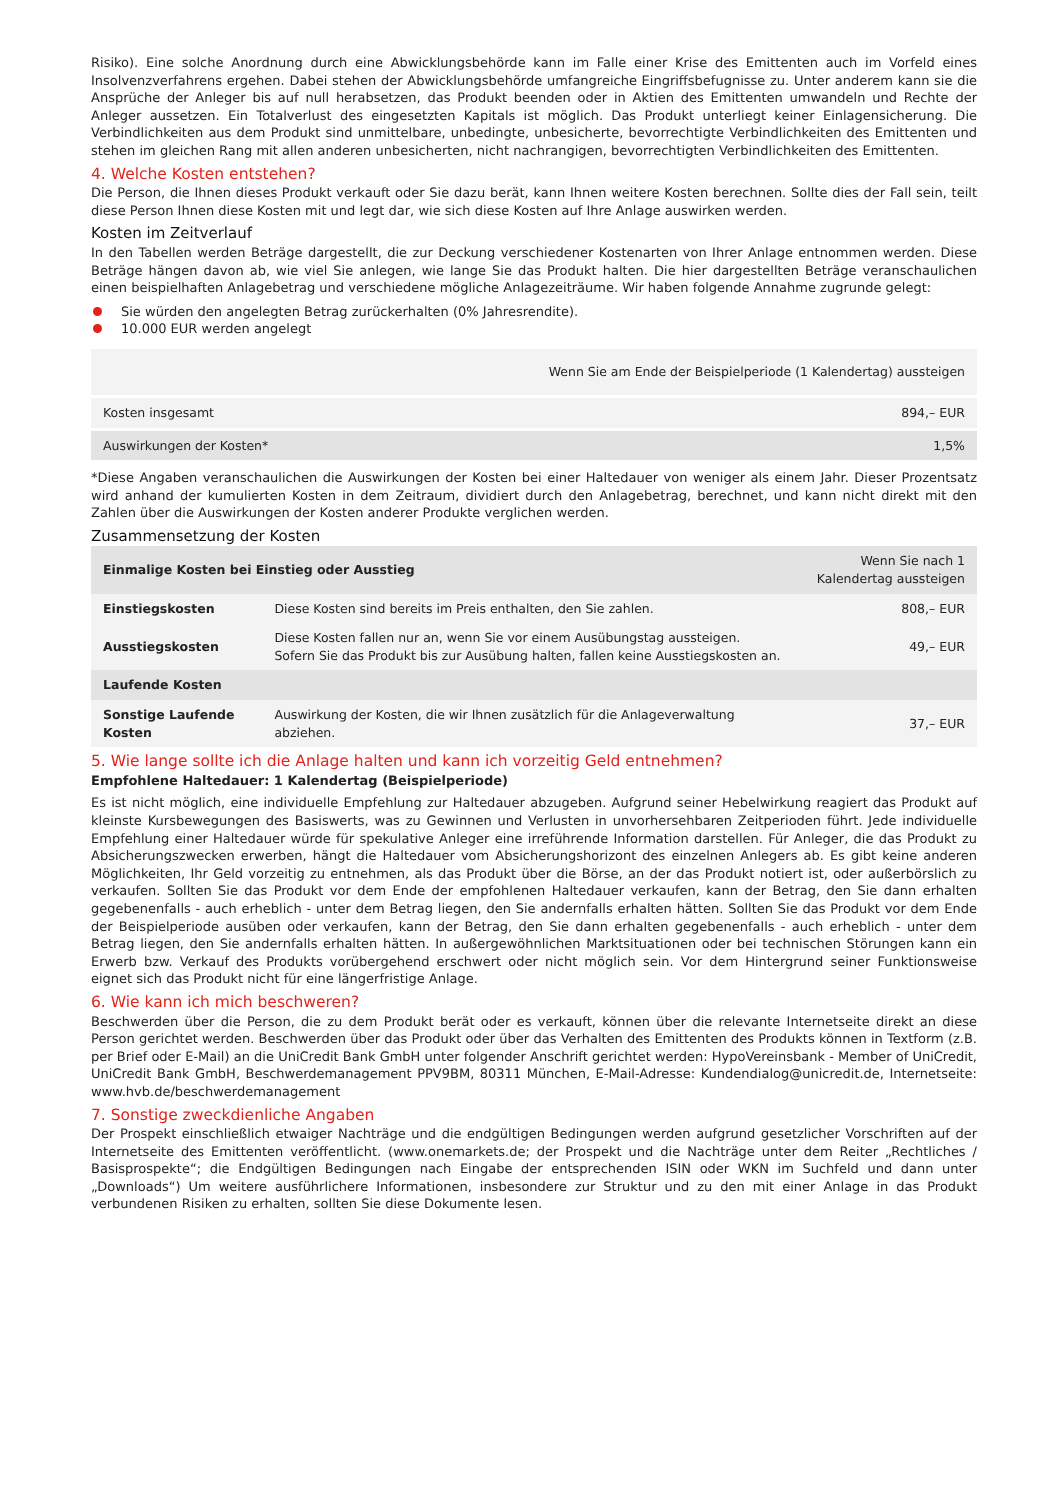Risiko). Eine solche Anordnung durch eine Abwicklungsbehörde kann im Falle einer Krise des Emittenten auch im Vorfeld eines Insolvenzverfahrens ergehen. Dabei stehen der Abwicklungsbehörde umfangreiche Eingriffsbefugnisse zu. Unter anderem kann sie die Ansprüche der Anleger bis auf null herabsetzen, das Produkt beenden oder in Aktien des Emittenten umwandeln und Rechte der Anleger aussetzen. Ein Totalverlust des eingesetzten Kapitals ist möglich. Das Produkt unterliegt keiner Einlagensicherung. Die Verbindlichkeiten aus dem Produkt sind unmittelbare, unbedingte, unbesicherte, bevorrechtigte Verbindlichkeiten des Emittenten und stehen im gleichen Rang mit allen anderen unbesicherten, nicht nachrangigen, bevorrechtigten Verbindlichkeiten des Emittenten.
4. Welche Kosten entstehen?
Die Person, die Ihnen dieses Produkt verkauft oder Sie dazu berät, kann Ihnen weitere Kosten berechnen. Sollte dies der Fall sein, teilt diese Person Ihnen diese Kosten mit und legt dar, wie sich diese Kosten auf Ihre Anlage auswirken werden.
Kosten im Zeitverlauf
In den Tabellen werden Beträge dargestellt, die zur Deckung verschiedener Kostenarten von Ihrer Anlage entnommen werden. Diese Beträge hängen davon ab, wie viel Sie anlegen, wie lange Sie das Produkt halten. Die hier dargestellten Beträge veranschaulichen einen beispielhaften Anlagebetrag und verschiedene mögliche Anlagezeiträume. Wir haben folgende Annahme zugrunde gelegt:
Sie würden den angelegten Betrag zurückerhalten (0% Jahresrendite).
10.000 EUR werden angelegt
| | Wenn Sie am Ende der Beispielperiode (1 Kalendertag) aussteigen |
| --- | --- |
| Kosten insgesamt | 894,– EUR |
| Auswirkungen der Kosten* | 1,5% |
*Diese Angaben veranschaulichen die Auswirkungen der Kosten bei einer Haltedauer von weniger als einem Jahr. Dieser Prozentsatz wird anhand der kumulierten Kosten in dem Zeitraum, dividiert durch den Anlagebetrag, berechnet, und kann nicht direkt mit den Zahlen über die Auswirkungen der Kosten anderer Produkte verglichen werden.
Zusammensetzung der Kosten
| Einmalige Kosten bei Einstieg oder Ausstieg | | Wenn Sie nach 1 Kalendertag aussteigen |
| --- | --- | --- |
| Einstiegskosten | Diese Kosten sind bereits im Preis enthalten, den Sie zahlen. | 808,– EUR |
| Ausstiegskosten | Diese Kosten fallen nur an, wenn Sie vor einem Ausübungstag aussteigen. Sofern Sie das Produkt bis zur Ausübung halten, fallen keine Ausstiegskosten an. | 49,– EUR |
| Laufende Kosten | | |
| Sonstige Laufende Kosten | Auswirkung der Kosten, die wir Ihnen zusätzlich für die Anlageverwaltung abziehen. | 37,– EUR |
5. Wie lange sollte ich die Anlage halten und kann ich vorzeitig Geld entnehmen?
Empfohlene Haltedauer: 1 Kalendertag (Beispielperiode)
Es ist nicht möglich, eine individuelle Empfehlung zur Haltedauer abzugeben. Aufgrund seiner Hebelwirkung reagiert das Produkt auf kleinste Kursbewegungen des Basiswerts, was zu Gewinnen und Verlusten in unvorhersehbaren Zeitperioden führt. Jede individuelle Empfehlung einer Haltedauer würde für spekulative Anleger eine irreführende Information darstellen. Für Anleger, die das Produkt zu Absicherungszwecken erwerben, hängt die Haltedauer vom Absicherungshorizont des einzelnen Anlegers ab. Es gibt keine anderen Möglichkeiten, Ihr Geld vorzeitig zu entnehmen, als das Produkt über die Börse, an der das Produkt notiert ist, oder außerbörslich zu verkaufen. Sollten Sie das Produkt vor dem Ende der empfohlenen Haltedauer verkaufen, kann der Betrag, den Sie dann erhalten gegebenenfalls - auch erheblich - unter dem Betrag liegen, den Sie andernfalls erhalten hätten. Sollten Sie das Produkt vor dem Ende der Beispielperiode ausüben oder verkaufen, kann der Betrag, den Sie dann erhalten gegebenenfalls - auch erheblich - unter dem Betrag liegen, den Sie andernfalls erhalten hätten. In außergewöhnlichen Marktsituationen oder bei technischen Störungen kann ein Erwerb bzw. Verkauf des Produkts vorübergehend erschwert oder nicht möglich sein. Vor dem Hintergrund seiner Funktionsweise eignet sich das Produkt nicht für eine längerfristige Anlage.
6. Wie kann ich mich beschweren?
Beschwerden über die Person, die zu dem Produkt berät oder es verkauft, können über die relevante Internetseite direkt an diese Person gerichtet werden. Beschwerden über das Produkt oder über das Verhalten des Emittenten des Produkts können in Textform (z.B. per Brief oder E-Mail) an die UniCredit Bank GmbH unter folgender Anschrift gerichtet werden: HypoVereinsbank - Member of UniCredit, UniCredit Bank GmbH, Beschwerdemanagement PPV9BM, 80311 München, E-Mail-Adresse: Kundendialog@unicredit.de, Internetseite: www.hvb.de/beschwerdemanagement
7. Sonstige zweckdienliche Angaben
Der Prospekt einschließlich etwaiger Nachträge und die endgültigen Bedingungen werden aufgrund gesetzlicher Vorschriften auf der Internetseite des Emittenten veröffentlicht. (www.onemarkets.de; der Prospekt und die Nachträge unter dem Reiter „Rechtliches / Basisprospekte“; die Endgültigen Bedingungen nach Eingabe der entsprechenden ISIN oder WKN im Suchfeld und dann unter „Downloads“) Um weitere ausführlichere Informationen, insbesondere zur Struktur und zu den mit einer Anlage in das Produkt verbundenen Risiken zu erhalten, sollten Sie diese Dokumente lesen.